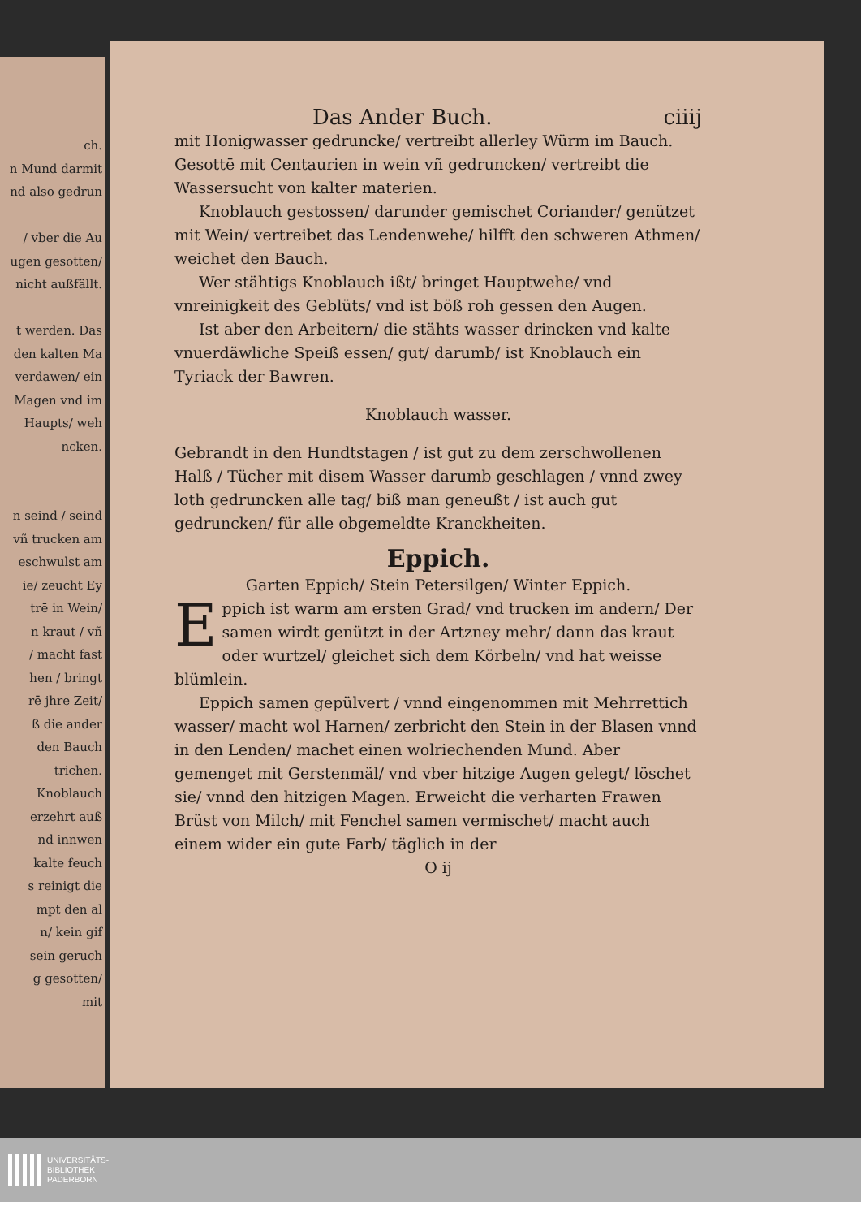ch.
n Mund darmit
nd also gedrun
/ vber die Au
ugen gesotten/
nicht außfällt.
t werden. Das
den kalten Ma
verdawen/ ein
Magen vnd im
Haupts/ weh
ncken.
n seind / seind
vñ trucken am
eschwulst am
ie/ zeucht Ey
trē in Wein/
n kraut / vñ
/ macht fast
hen / bringt
rē jhre Zeit/
ß die ander
den Bauch
trichen.
Knoblauch
erzehrt auß
nd innwen
kalte feuch
s reinigt die
mpt den al
n/ kein gif
sein geruch
g gesotten/
mit
Das Ander Buch. ciiij
mit Honigwasser gedruncke/ vertreibt allerley Würm im Bauch. Gesottē mit Centaurien in wein vñ gedruncken/ vertreibt die Wassersucht von kalter materien.
Knoblauch gestossen/ darunder gemischet Coriander/ genützet mit Wein/ vertreibet das Lendenwehe/ hilfft den schweren Athmen/ weichet den Bauch.
Wer stähtigs Knoblauch ißt/ bringet Hauptwehe/ vnd vnreinigkeit des Geblüts/ vnd ist böß roh gessen den Augen.
Ist aber den Arbeitern/ die stähts wasser drincken vnd kalte vnuerdäwliche Speiß essen/ gut/ darumb/ ist Knoblauch ein Tyriack der Bawren.
Knoblauch wasser.
Gebrandt in den Hundtstagen / ist gut zu dem zerschwollenen Halß / Tücher mit disem Wasser darumb geschlagen / vnnd zwey loth gedruncken alle tag/ biß man geneußt / ist auch gut gedruncken/ für alle obgemeldte Kranckheiten.
Eppich.
Garten Eppich/ Stein Petersilgen/ Winter Eppich.
Eppich ist warm am ersten Grad/ vnd trucken im andern/ Der samen wirdt genützt in der Artzney mehr/ dann das kraut oder wurtzel/ gleichet sich dem Körbeln/ vnd hat weisse blümlein.
Eppich samen gepülvert / vnnd eingenommen mit Mehrrettich wasser/ macht wol Harnen/ zerbricht den Stein in der Blasen vnnd in den Lenden/ machet einen wolriechenden Mund. Aber gemenget mit Gerstenmäl/ vnd vber hitzige Augen gelegt/ löschet sie/ vnnd den hitzigen Magen. Erweicht die verharten Frawen Brüst von Milch/ mit Fenchel samen vermischet/ macht auch einem wider ein gute Farb/ täglich in der
O ij
UNIVERSITÄTS-
BIBLIOTHEK
PADERBORN